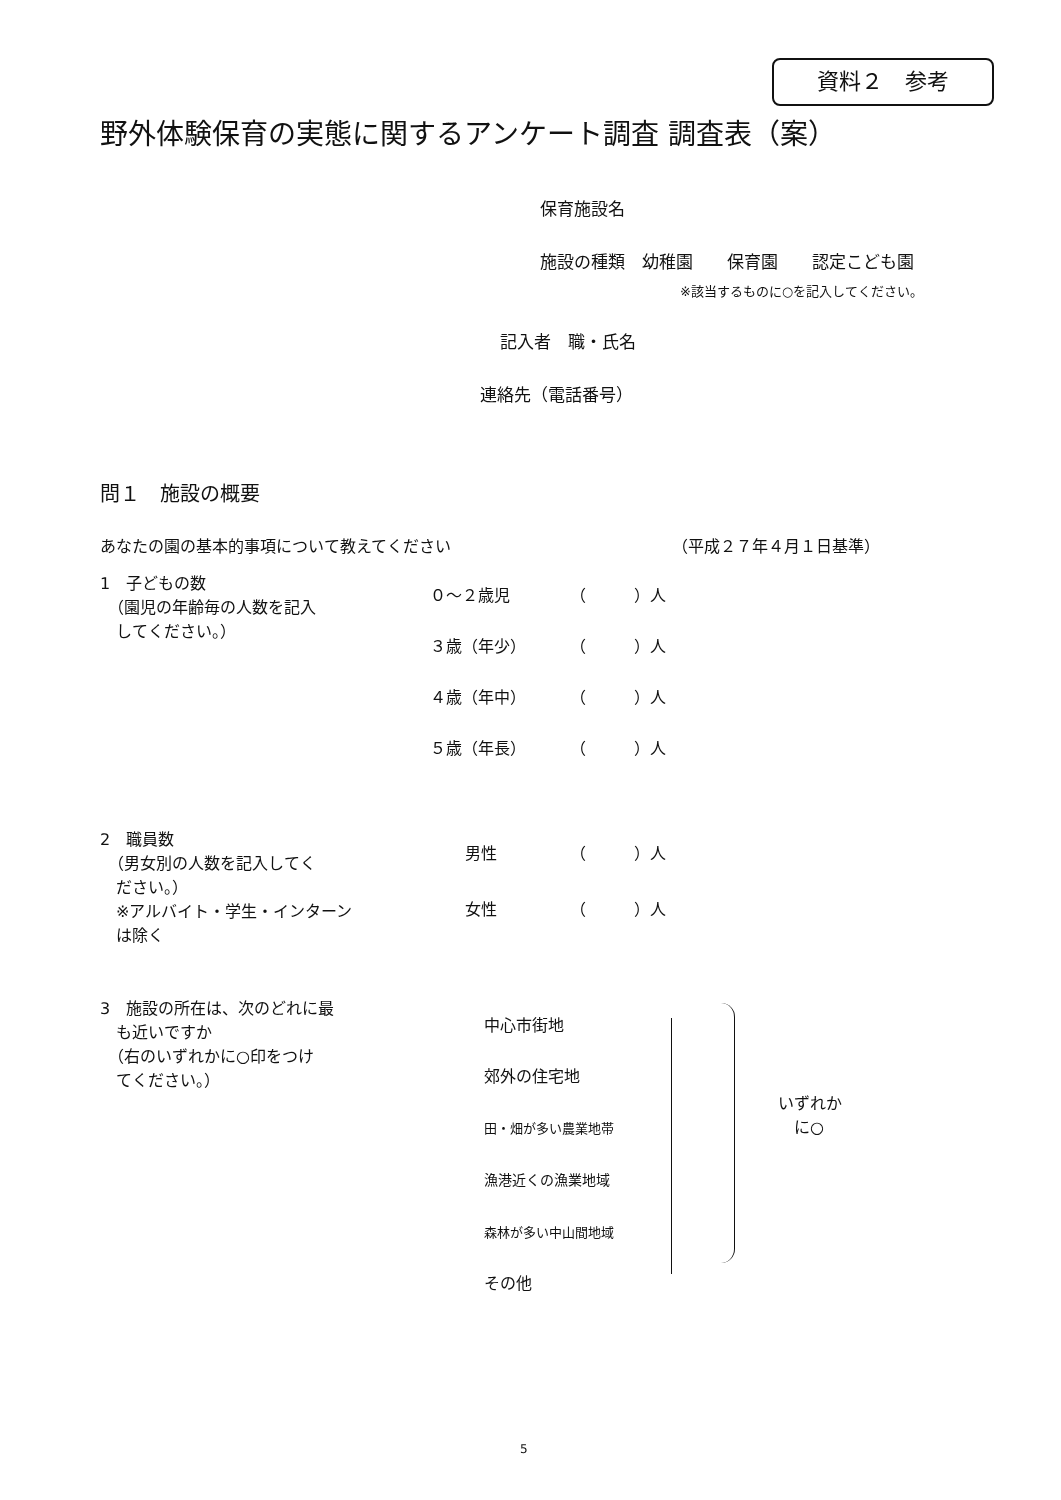資料２　参考
野外体験保育の実態に関するアンケート調査 調査表（案）
保育施設名
施設の種類　幼稚園　　保育園　　認定こども園
※該当するものに○を記入してください。
記入者　職・氏名
連絡先（電話番号）
問１　施設の概要
あなたの園の基本的事項について教えてください （平成２７年４月１日基準）
1　子どもの数
　（園児の年齢毎の人数を記入
　してください。）
０～２歳児 （　　　）人
３歳（年少） （　　　）人
４歳（年中） （　　　）人
５歳（年長） （　　　）人
2　職員数
　（男女別の人数を記入してく
　ださい。）
　※アルバイト・学生・インターン
　は除く
男性 （　　　）人
女性 （　　　）人
3　施設の所在は、次のどれに最
　も近いですか
　（右のいずれかに○印をつけ
　てください。）
中心市街地
郊外の住宅地
田・畑が多い農業地帯
漁港近くの漁業地域
森林が多い中山間地域
その他
いずれか
　に○
5